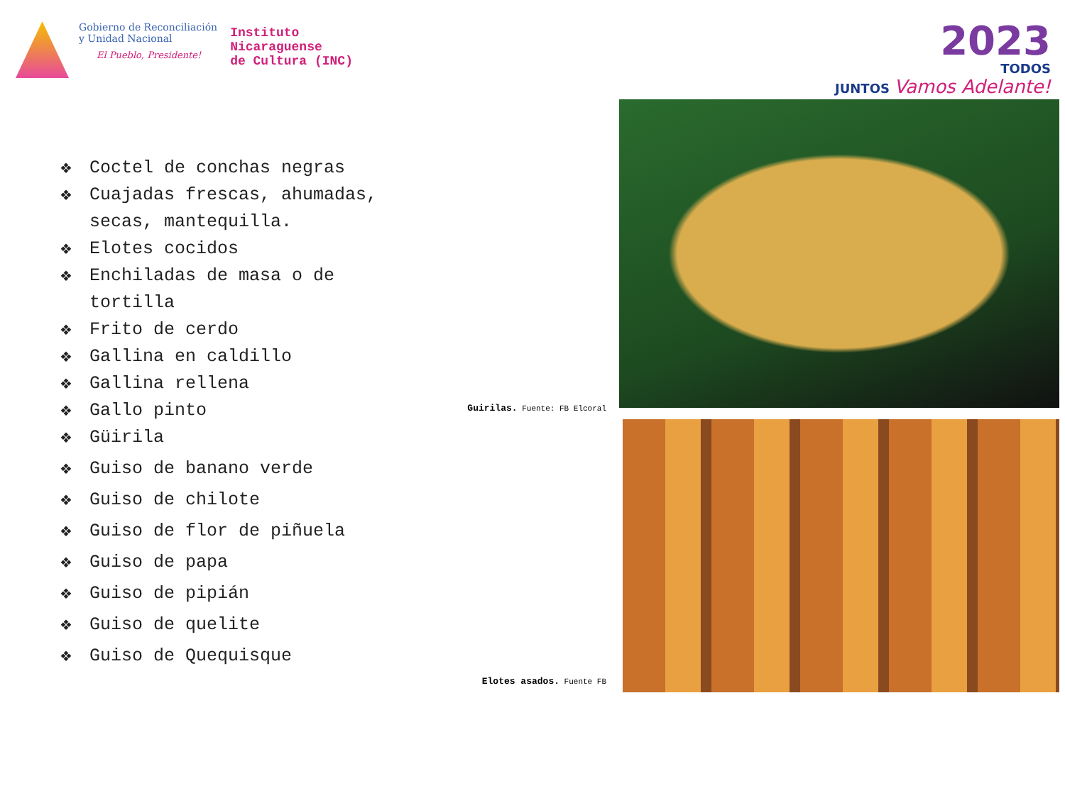Gobierno de Reconciliación
y Unidad Nacional
El Pueblo, Presidente!
Instituto
Nicaraguense
de Cultura (INC)
2023
TODOS
JUNTOS Vamos Adelante!
❖ Coctel de conchas negras
❖ Cuajadas frescas, ahumadas, secas, mantequilla.
❖ Elotes cocidos
❖ Enchiladas de masa o de tortilla
❖ Frito de cerdo
❖ Gallina en caldillo
❖ Gallina rellena
❖ Gallo pinto
❖ Güirila
❖ Guiso de banano verde
❖ Guiso de chilote
❖ Guiso de flor de piñuela
❖ Guiso de papa
❖ Guiso de pipián
❖ Guiso de quelite
❖ Guiso de Quequisque
Guirilas. Fuente: FB Elcoral
Elotes asados. Fuente FB